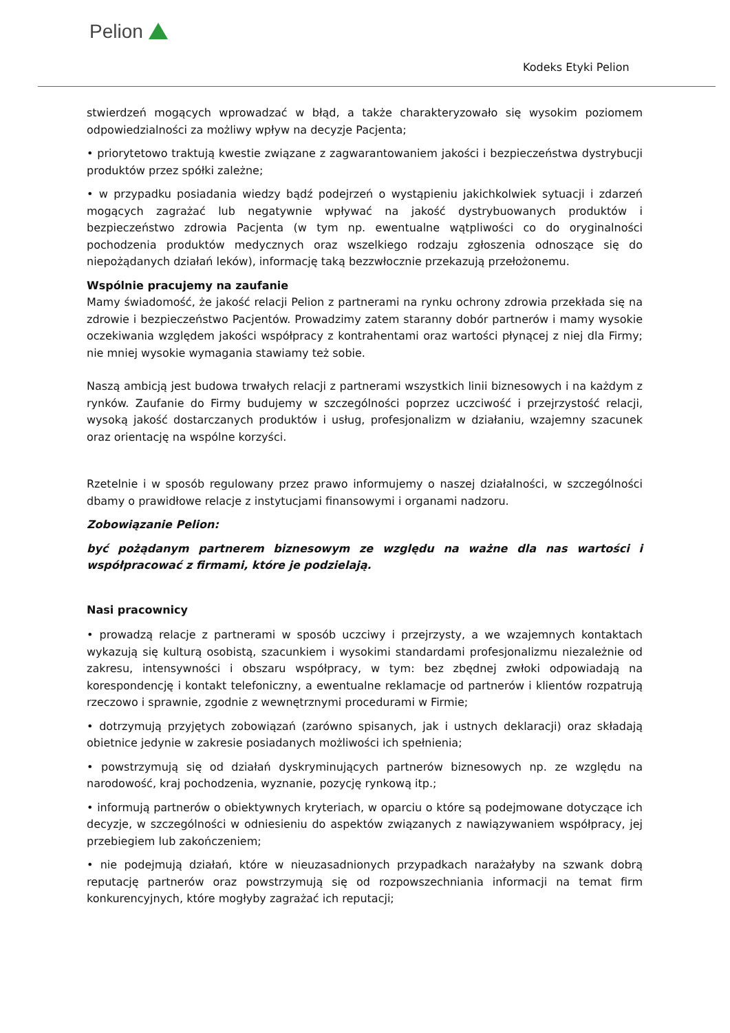Pelion
Kodeks Etyki Pelion
stwierdzeń mogących wprowadzać w błąd, a także charakteryzowało się wysokim poziomem odpowiedzialności za możliwy wpływ na decyzje Pacjenta;
• priorytetowo traktują kwestie związane z zagwarantowaniem jakości i bezpieczeństwa dystrybucji produktów przez spółki zależne;
• w przypadku posiadania wiedzy bądź podejrzeń o wystąpieniu jakichkolwiek sytuacji i zdarzeń mogących zagrażać lub negatywnie wpływać na jakość dystrybuowanych produktów i bezpieczeństwo zdrowia Pacjenta (w tym np. ewentualne wątpliwości co do oryginalności pochodzenia produktów medycznych oraz wszelkiego rodzaju zgłoszenia odnoszące się do niepożądanych działań leków), informację taką bezzwłocznie przekazują przełożonemu.
Wspólnie pracujemy na zaufanie
Mamy świadomość, że jakość relacji Pelion z partnerami na rynku ochrony zdrowia przekłada się na zdrowie i bezpieczeństwo Pacjentów. Prowadzimy zatem staranny dobór partnerów i mamy wysokie oczekiwania względem jakości współpracy z kontrahentami oraz wartości płynącej z niej dla Firmy; nie mniej wysokie wymagania stawiamy też sobie.
Naszą ambicją jest budowa trwałych relacji z partnerami wszystkich linii biznesowych i na każdym z rynków. Zaufanie do Firmy budujemy w szczególności poprzez uczciwość i przejrzystość relacji, wysoką jakość dostarczanych produktów i usług, profesjonalizm w działaniu, wzajemny szacunek oraz orientację na wspólne korzyści.
Rzetelnie i w sposób regulowany przez prawo informujemy o naszej działalności, w szczególności dbamy o prawidłowe relacje z instytucjami finansowymi i organami nadzoru.
Zobowiązanie Pelion:
być pożądanym partnerem biznesowym ze względu na ważne dla nas wartości i współpracować z firmami, które je podzielają.
Nasi pracownicy
• prowadzą relacje z partnerami w sposób uczciwy i przejrzysty, a we wzajemnych kontaktach wykazują się kulturą osobistą, szacunkiem i wysokimi standardami profesjonalizmu niezależnie od zakresu, intensywności i obszaru współpracy, w tym: bez zbędnej zwłoki odpowiadają na korespondencję i kontakt telefoniczny, a ewentualne reklamacje od partnerów i klientów rozpatrują rzeczowo i sprawnie, zgodnie z wewnętrznymi procedurami w Firmie;
• dotrzymują przyjętych zobowiązań (zarówno spisanych, jak i ustnych deklaracji) oraz składają obietnice jedynie w zakresie posiadanych możliwości ich spełnienia;
• powstrzymują się od działań dyskryminujących partnerów biznesowych np. ze względu na narodowość, kraj pochodzenia, wyznanie, pozycję rynkową itp.;
• informują partnerów o obiektywnych kryteriach, w oparciu o które są podejmowane dotyczące ich decyzje, w szczególności w odniesieniu do aspektów związanych z nawiązywaniem współpracy, jej przebiegiem lub zakończeniem;
• nie podejmują działań, które w nieuzasadnionych przypadkach narażałyby na szwank dobrą reputację partnerów oraz powstrzymują się od rozpowszechniania informacji na temat firm konkurencyjnych, które mogłyby zagrażać ich reputacji;